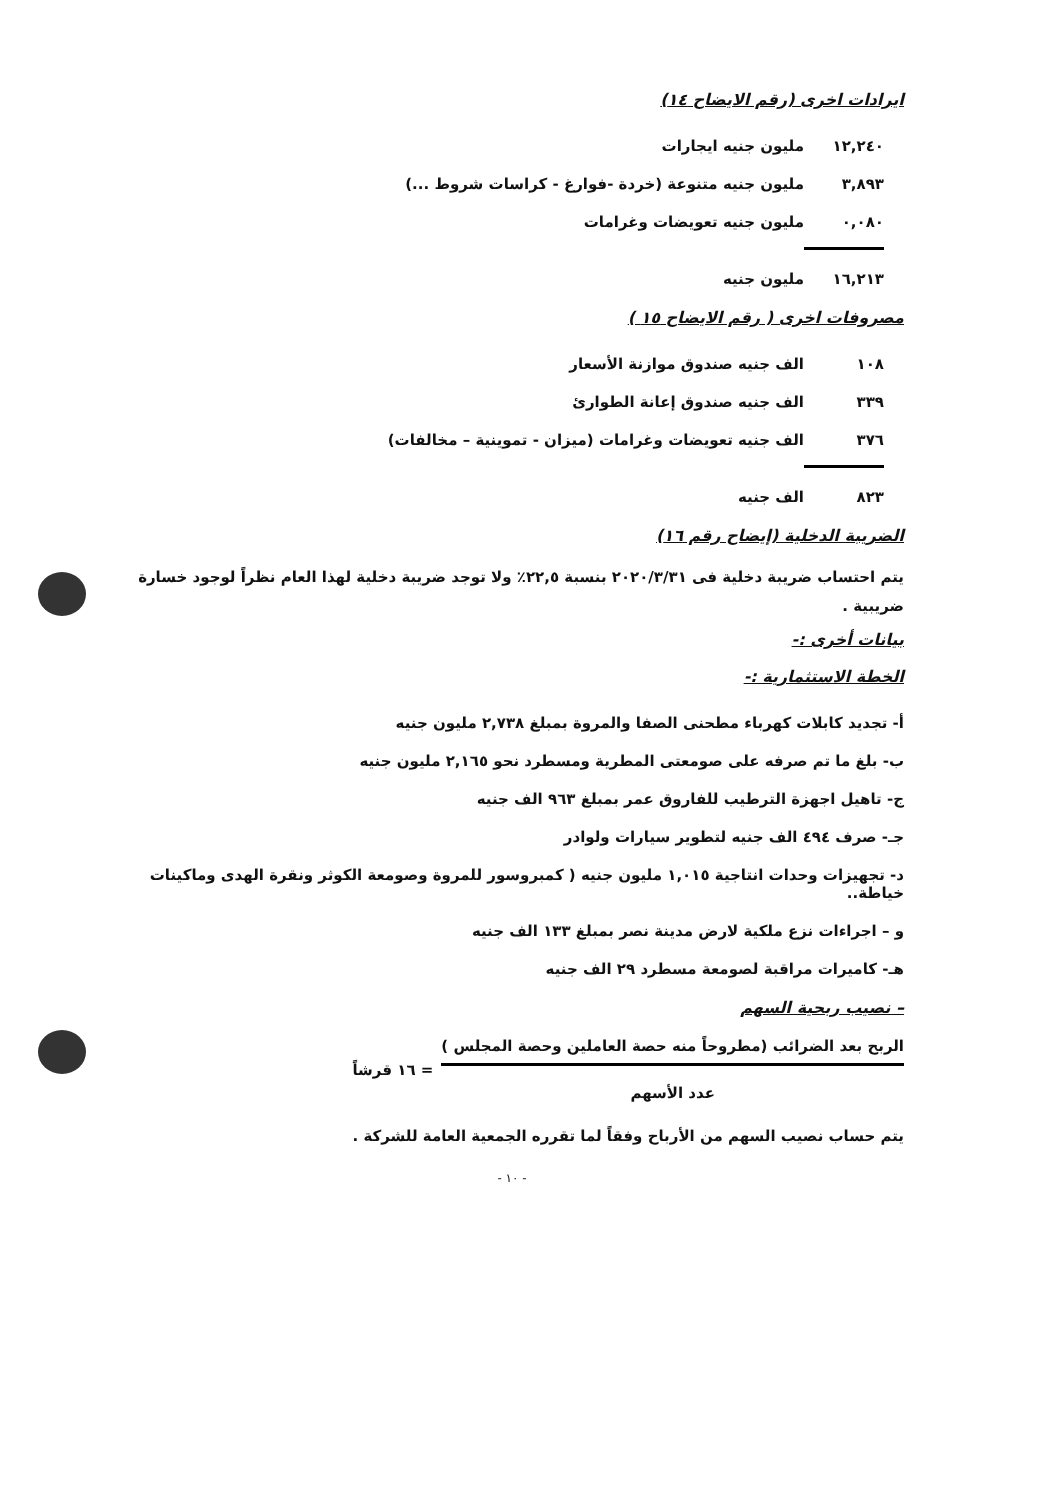ايرادات اخرى (رقم الايضاح ١٤)
| ١٢,٢٤٠ | مليون جنيه ايجارات |
| ٣,٨٩٣ | مليون جنيه متنوعة (خردة -فوارغ - كراسات شروط ...) |
| ٠,٠٨٠ | مليون جنيه تعويضات وغرامات |
| ١٦,٢١٣ | مليون جنيه |
مصروفات اخرى ( رقم الايضاح ١٥ )
| ١٠٨ | الف جنيه صندوق موازنة الأسعار |
| ٣٣٩ | الف جنيه صندوق إعانة الطوارئ |
| ٣٧٦ | الف جنيه تعويضات وغرامات (ميزان - تموينية – مخالفات) |
| ٨٢٣ | الف جنيه |
الضريبة الدخلية (إيضاح رقم ١٦)
يتم احتساب ضريبة دخلية فى ٢٠٢٠/٣/٣١ بنسبة ٢٢,٥٪ ولا توجد ضريبة دخلية لهذا العام نظراً لوجود خسارة ضريبية .
بيانات أخرى :-
الخطة الاستثمارية :-
أ- تجديد كابلات كهرباء مطحنى الصفا والمروة بمبلغ ٢,٧٣٨ مليون جنيه
ب- بلغ ما تم صرفه على صومعتى المطرية ومسطرد نحو ٢,١٦٥ مليون جنيه
ج- تاهيل اجهزة الترطيب للفاروق عمر بمبلغ ٩٦٣ الف جنيه
جـ- صرف ٤٩٤ الف جنيه لتطوير سيارات ولوادر
د- تجهيزات وحدات انتاجية ١,٠١٥ مليون جنيه ( كمبروسور للمروة وصومعة الكوثر ونقرة الهدى وماكينات خياطة..
و – اجراءات نزع ملكية لارض مدينة نصر بمبلغ ١٣٣ الف جنيه
هـ- كاميرات مراقبة لصومعة مسطرد ٢٩ الف جنيه
– نصيب ربحية السهم
الربح بعد الضرائب (مطروحاً منه حصة العاملين وحصة المجلس )
عدد الأسهم
= ١٦ قرشاً
يتم حساب نصيب السهم من الأرباح وفقاً لما تقرره الجمعية العامة للشركة .
- ١٠ -